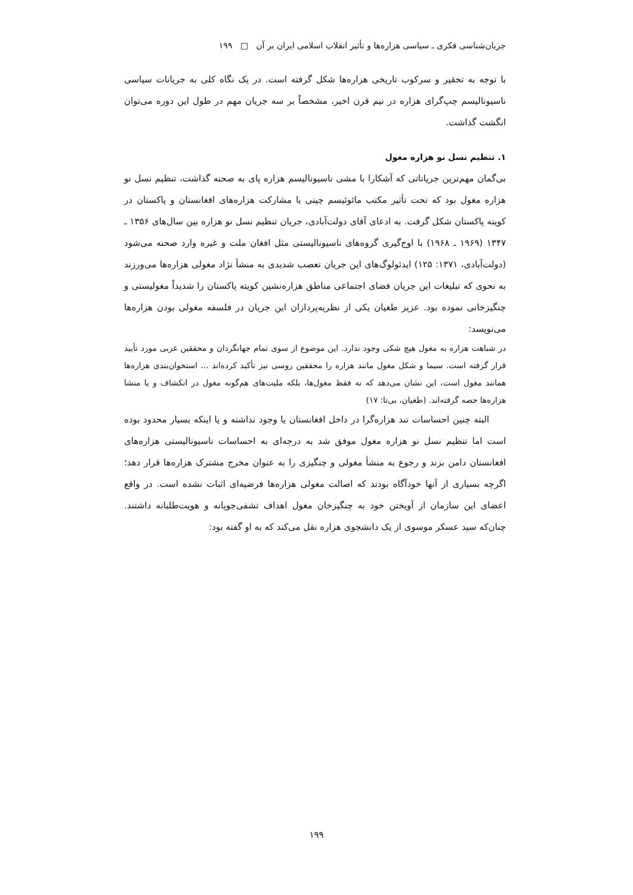جریان‌شناسی فکری ـ سیاسی هزاره‌ها و تأثیر انقلاب اسلامی ایران بر آن □ ۱۹۹
با توجه به تحقیر و سرکوب تاریخی هزاره‌ها شکل گرفته است. در یک نگاه کلی به جریانات سیاسی ناسیونالیسم چپ‌گرای هزاره در نیم قرن اخیر، مشخصاً بر سه جریان مهم در طول این دوره می‌توان انگشت گذاشت.
۱. تنظیم نسل نو هزاره مغول
بی‌گمان مهم‌ترین جریاناتی که آشکارا با مشی ناسیونالیسم هزاره پای به صحنه گذاشت، تنظیم نسل نو هزاره مغول بود که تحت تأثیر مکتب مائوئیسم چینی با مشارکت هزاره‌های افغانستان و پاکستان در کویته پاکستان شکل گرفت. به ادعای آقای دولت‌آبادی، جریان تنظیم نسل نو هزاره بین سال‌های ۱۳۵۶ ـ ۱۳۴۷ (۱۹۶۹ ـ ۱۹۶۸) با اوج‌گیری گروه‌های ناسیونالیستی مثل افغان ملت و غیره وارد صحنه می‌شود (دولت‌آبادی، ۱۳۷۱: ۱۲۵) ایدئولوگ‌های این جریان تعصب شدیدی به منشأ نژاد مغولی هزاره‌ها می‌ورزند به نحوی که تبلیغات این جریان فضای اجتماعی مناطق هزاره‌نشین کویته پاکستان را شدیداً مغولیستی و چنگیزخانی نموده بود. عزیز طغیان یکی از نظریه‌پردازان این جریان در فلسفه مغولی بودن هزاره‌ها می‌نویسد:
در شباهت هزاره به مغول هیچ شکی وجود ندارد. این موضوع از سوی تمام جهانگردان و محققین غربی مورد تأیید قرار گرفته است. سیما و شکل مغول مانند هزاره را محققین روسی نیز تأکید کرده‌اند ... استخوان‌بندی هزاره‌ها همانند مغول است، این نشان می‌دهد که نه فقط مغول‌ها، بلکه ملیت‌های هم‌گونه مغول در انکشاف و یا منشا هزاره‌ها حصه گرفته‌اند. (طغیان، بی‌تا: ۱۷)
البته چنین احساسات تند هزاره‌گرا در داخل افغانستان یا وجود نداشته و یا اینکه بسیار محدود بوده است اما تنظیم نسل نو هزاره مغول موفق شد به درجه‌ای به احساسات ناسیونالیستی هزاره‌های افغانستان دامن بزند و رجوع به منشأ مغولی و چنگیزی را به عنوان مخرج مشترک هزاره‌ها قرار دهد؛ اگرچه بسیاری از آنها خودآگاه بودند که اصالت مغولی هزاره‌ها فرضیه‌ای اثبات نشده است. در واقع اعضای این سازمان از آویختن خود به چنگیزخان مغول اهداف تشفی‌جویانه و هویت‌طلبانه داشتند. چنان‌که سید عسکر موسوی از یک دانشجوی هزاره نقل می‌کند که به او گفته بود:
۱۹۹